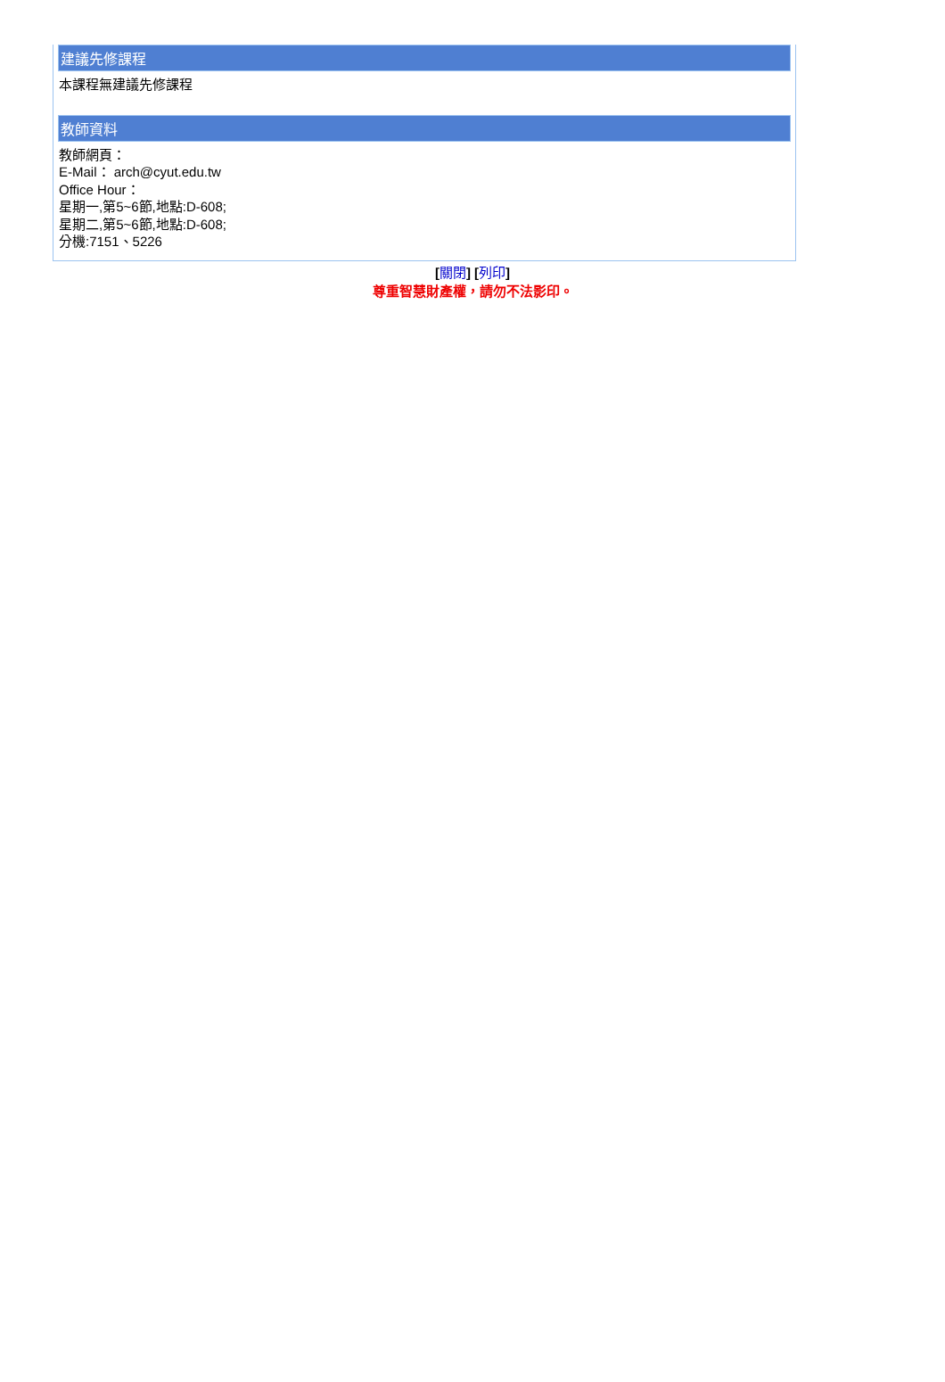建議先修課程
本課程無建議先修課程
教師資料
教師網頁：
E-Mail： arch@cyut.edu.tw
Office Hour：
星期一,第5~6節,地點:D-608;
星期二,第5~6節,地點:D-608;
分機:7151、5226
[關閉] [列印]
尊重智慧財產權，請勿不法影印。